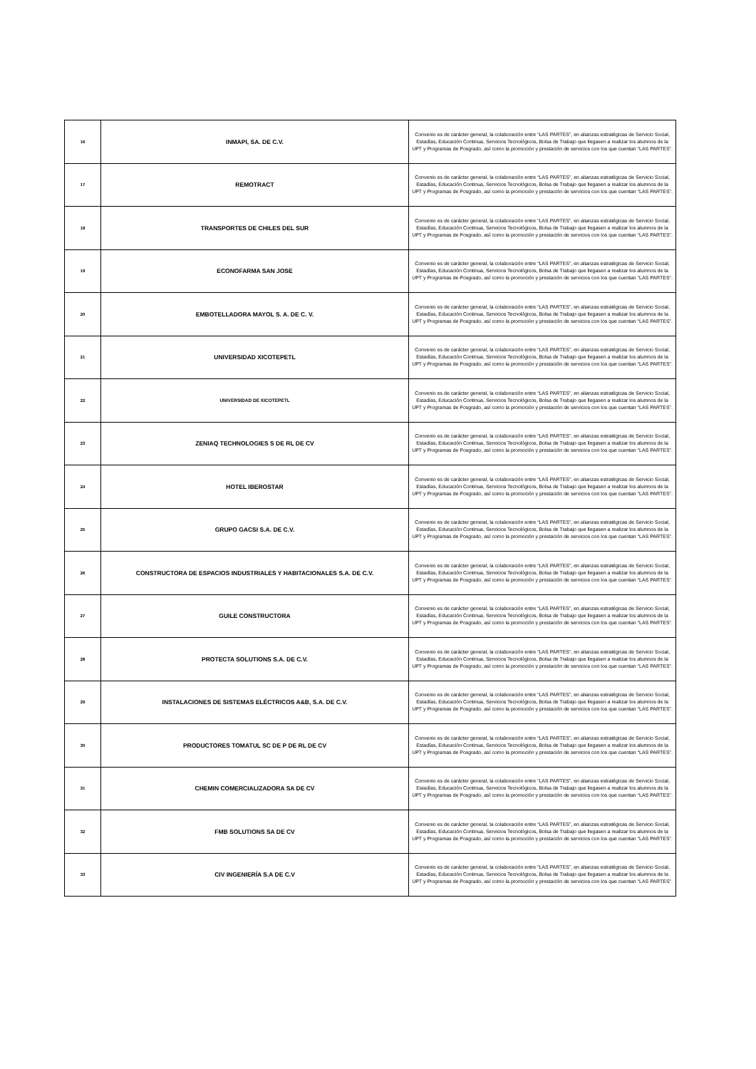| 16 | INMAPI, SA. DE C.V. | Convenio es de carácter general, la colaboración entre “LAS PARTES”, en alianzas estratégicas de Servicio Social, Estadías, Educación Continua, Servicios Tecnológicos, Bolsa de Trabajo que llegasen a realizar los alumnos de la UPT y Programas de Posgrado, así como la promoción y prestación de servicios con los que cuentan “LAS PARTES”. |
| 17 | REMOTRACT | Convenio es de carácter general, la colaboración entre “LAS PARTES”, en alianzas estratégicas de Servicio Social, Estadías, Educación Continua, Servicios Tecnológicos, Bolsa de Trabajo que llegasen a realizar los alumnos de la UPT y Programas de Posgrado, así como la promoción y prestación de servicios con los que cuentan “LAS PARTES”. |
| 18 | TRANSPORTES DE CHILES DEL SUR | Convenio es de carácter general, la colaboración entre “LAS PARTES”, en alianzas estratégicas de Servicio Social, Estadías, Educación Continua, Servicios Tecnológicos, Bolsa de Trabajo que llegasen a realizar los alumnos de la UPT y Programas de Posgrado, así como la promoción y prestación de servicios con los que cuentan “LAS PARTES”. |
| 19 | ECONOFARMA SAN JOSE | Convenio es de carácter general, la colaboración entre “LAS PARTES”, en alianzas estratégicas de Servicio Social, Estadías, Educación Continua, Servicios Tecnológicos, Bolsa de Trabajo que llegasen a realizar los alumnos de la UPT y Programas de Posgrado, así como la promoción y prestación de servicios con los que cuentan “LAS PARTES”. |
| 20 | EMBOTELLADORA MAYOL S. A. DE C. V. | Convenio es de carácter general, la colaboración entre “LAS PARTES”, en alianzas estratégicas de Servicio Social, Estadías, Educación Continua, Servicios Tecnológicos, Bolsa de Trabajo que llegasen a realizar los alumnos de la UPT y Programas de Posgrado, así como la promoción y prestación de servicios con los que cuentan “LAS PARTES”. |
| 21 | UNIVERSIDAD XICOTEPETL | Convenio es de carácter general, la colaboración entre “LAS PARTES”, en alianzas estratégicas de Servicio Social, Estadías, Educación Continua, Servicios Tecnológicos, Bolsa de Trabajo que llegasen a realizar los alumnos de la UPT y Programas de Posgrado, así como la promoción y prestación de servicios con los que cuentan “LAS PARTES”. |
| 22 | UNIVERSIDAD DE XICOTEPETL | Convenio es de carácter general, la colaboración entre “LAS PARTES”, en alianzas estratégicas de Servicio Social, Estadías, Educación Continua, Servicios Tecnológicos, Bolsa de Trabajo que llegasen a realizar los alumnos de la UPT y Programas de Posgrado, así como la promoción y prestación de servicios con los que cuentan “LAS PARTES”. |
| 23 | ZENIAQ TECHNOLOGIES S DE RL DE CV | Convenio es de carácter general, la colaboración entre “LAS PARTES”, en alianzas estratégicas de Servicio Social, Estadías, Educación Continua, Servicios Tecnológicos, Bolsa de Trabajo que llegasen a realizar los alumnos de la UPT y Programas de Posgrado, así como la promoción y prestación de servicios con los que cuentan “LAS PARTES”. |
| 24 | HOTEL IBEROSTAR | Convenio es de carácter general, la colaboración entre “LAS PARTES”, en alianzas estratégicas de Servicio Social, Estadías, Educación Continua, Servicios Tecnológicos, Bolsa de Trabajo que llegasen a realizar los alumnos de la UPT y Programas de Posgrado, así como la promoción y prestación de servicios con los que cuentan “LAS PARTES”. |
| 25 | GRUPO GACSI S.A. DE C.V. | Convenio es de carácter general, la colaboración entre “LAS PARTES”, en alianzas estratégicas de Servicio Social, Estadías, Educación Continua, Servicios Tecnológicos, Bolsa de Trabajo que llegasen a realizar los alumnos de la UPT y Programas de Posgrado, así como la promoción y prestación de servicios con los que cuentan “LAS PARTES”. |
| 26 | CONSTRUCTORA DE ESPACIOS INDUSTRIALES Y HABITACIONALES S.A. DE C.V. | Convenio es de carácter general, la colaboración entre “LAS PARTES”, en alianzas estratégicas de Servicio Social, Estadías, Educación Continua, Servicios Tecnológicos, Bolsa de Trabajo que llegasen a realizar los alumnos de la UPT y Programas de Posgrado, así como la promoción y prestación de servicios con los que cuentan “LAS PARTES”. |
| 27 | GUILE CONSTRUCTORA | Convenio es de carácter general, la colaboración entre “LAS PARTES”, en alianzas estratégicas de Servicio Social, Estadías, Educación Continua, Servicios Tecnológicos, Bolsa de Trabajo que llegasen a realizar los alumnos de la UPT y Programas de Posgrado, así como la promoción y prestación de servicios con los que cuentan “LAS PARTES”. |
| 28 | PROTECTA SOLUTIONS S.A. DE C.V. | Convenio es de carácter general, la colaboración entre “LAS PARTES”, en alianzas estratégicas de Servicio Social, Estadías, Educación Continua, Servicios Tecnológicos, Bolsa de Trabajo que llegasen a realizar los alumnos de la UPT y Programas de Posgrado, así como la promoción y prestación de servicios con los que cuentan “LAS PARTES”. |
| 29 | INSTALACIONES DE SISTEMAS ELÉCTRICOS A&B, S.A. DE C.V. | Convenio es de carácter general, la colaboración entre “LAS PARTES”, en alianzas estratégicas de Servicio Social, Estadías, Educación Continua, Servicios Tecnológicos, Bolsa de Trabajo que llegasen a realizar los alumnos de la UPT y Programas de Posgrado, así como la promoción y prestación de servicios con los que cuentan “LAS PARTES”. |
| 30 | PRODUCTORES TOMATUL SC DE P DE RL DE CV | Convenio es de carácter general, la colaboración entre “LAS PARTES”, en alianzas estratégicas de Servicio Social, Estadías, Educación Continua, Servicios Tecnológicos, Bolsa de Trabajo que llegasen a realizar los alumnos de la UPT y Programas de Posgrado, así como la promoción y prestación de servicios con los que cuentan “LAS PARTES”. |
| 31 | CHEMIN COMERCIALIZADORA SA DE CV | Convenio es de carácter general, la colaboración entre “LAS PARTES”, en alianzas estratégicas de Servicio Social, Estadías, Educación Continua, Servicios Tecnológicos, Bolsa de Trabajo que llegasen a realizar los alumnos de la UPT y Programas de Posgrado, así como la promoción y prestación de servicios con los que cuentan “LAS PARTES”. |
| 32 | FMB SOLUTIONS SA DE CV | Convenio es de carácter general, la colaboración entre “LAS PARTES”, en alianzas estratégicas de Servicio Social, Estadías, Educación Continua, Servicios Tecnológicos, Bolsa de Trabajo que llegasen a realizar los alumnos de la UPT y Programas de Posgrado, así como la promoción y prestación de servicios con los que cuentan “LAS PARTES”. |
| 33 | CIV INGENIERÍA S.A DE C.V | Convenio es de carácter general, la colaboración entre “LAS PARTES”, en alianzas estratégicas de Servicio Social, Estadías, Educación Continua, Servicios Tecnológicos, Bolsa de Trabajo que llegasen a realizar los alumnos de la UPT y Programas de Posgrado, así como la promoción y prestación de servicios con los que cuentan “LAS PARTES”. |